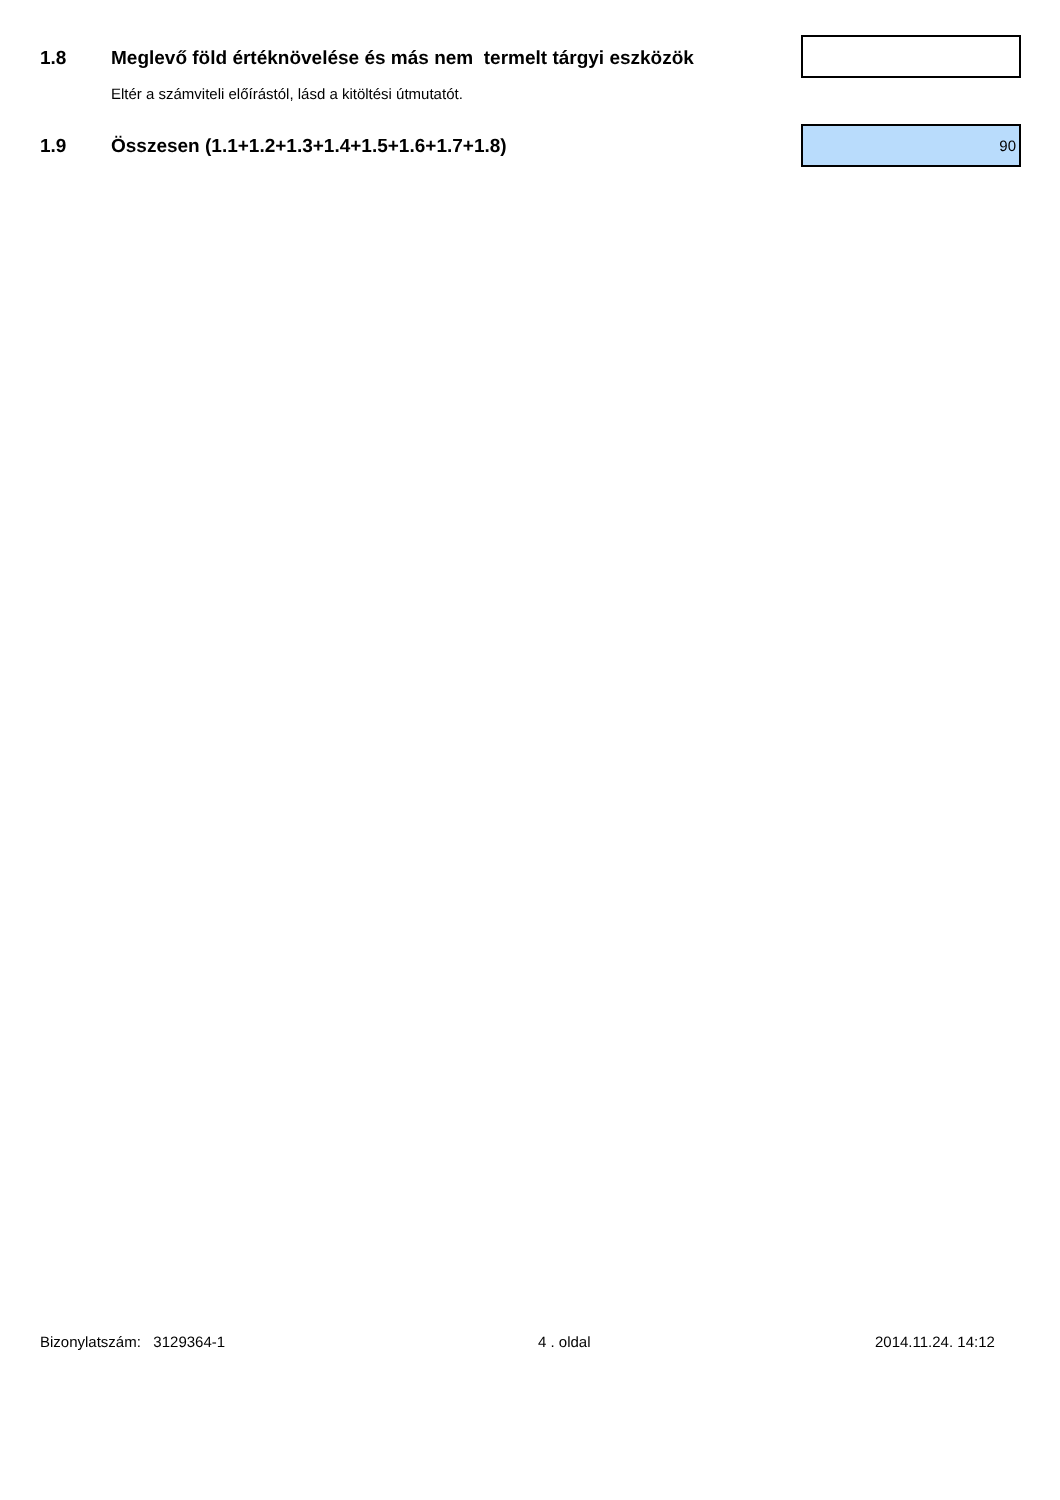1.8
Meglevő föld értéknövelése és más nem termelt tárgyi eszközök
Eltér a számviteli előírástól, lásd a kitöltési útmutatót.
1.9
Összesen (1.1+1.2+1.3+1.4+1.5+1.6+1.7+1.8)
90
Bizonylatszám: 3129364-1 4 . oldal 2014.11.24. 14:12